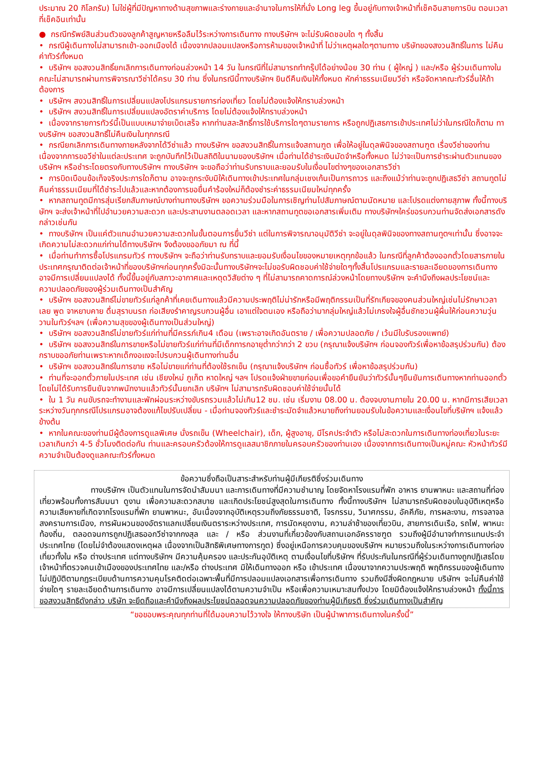ประมาณ 20 กิโลกรัม) ไม่ใช่ผู้ที่มีปัญหาทางด้านสุขภาพและร่างกายและอำนาจในการให้ที่นั่ง Long leg ขึ้นอยู่กับทางเจ้าหน้าที่เช็คอินสายการบิน ตอนเวลาที่เช็คอินเท่านั้น
● กรณีทรัพย์สินส่วนตัวของลูกค้าสูญหายหรือลืมไว้ระหว่างการเดินทาง ทางบริษัทฯ จะไม่รับผิดชอบใด ๆ ทั้งสิ้น
• กรณีผู้เดินทางไม่สามารถเข้า-ออกเมืองได้ เนื่องจากปลอมแปลงหรือการห้ามของเจ้าหน้าที่ ไม่ว่าเหตุผลใดๆตามทาง บริษัทของสงวนสิทธิ์ในการ ไม่คืนค่าทัวร์ทั้งหมด
• บริษัทฯ ขอสงวนสิทธิ์ยกเลิกการเดินทางก่อนล่วงหน้า 14 วัน ในกรณีที่ไม่สามารถทำกรุ๊ปได้อย่างน้อย 30 ท่าน ( ผู้ใหญ่ ) และ/หรือ ผู้ร่วมเดินทางในคณะไม่สามารถผ่านการพิจารณาวีซ่าได้ครบ 30 ท่าน ซึ่งในกรณีนี้ทางบริษัทฯ ยินดีคืนเงินให้ทั้งหมด หักค่าธรรมเนียมวีซ่า หรือจัดหาคณะทัวร์อื่นให้ถ้าต้องการ
• บริษัทฯ สงวนสิทธิ์ในการเปลี่ยนแปลงโปรแกรมรายการท่องเที่ยว โดยไม่ต้องแจ้งให้ทราบล่วงหน้า
• บริษัทฯ สงวนสิทธิ์ในการเปลี่ยนแปลงอัตราค่าบริการ โดยไม่ต้องแจ้งให้ทราบล่วงหน้า
• เนื่องจากรายการทัวร์นี้เป็นแบบเหมาจ่ายเบ็ดเสร็จ หากท่านสละสิทธิ์การใช้บริการใดๆตามรายการ หรือถูกปฏิเสธการเข้าประเทศไม่ว่าในกรณีใดก็ตาม ทางบริษัทฯ ขอสงวนสิทธิ์ไม่คืนเงินในทุกกรณี
• กรณียกเลิกการเดินทางภายหลังจากได้วีซ่าแล้ว ทางบริษัทฯ ขอสงวนสิทธิ์ในการแจ้งสถานฑูต เพื่อให้อยู่ในดุลพินิจของสถานฑูต เรื่องวีซ่าของท่าน เนื่องจากการขอวีซ่าในแต่ละประเทศ จะถูกบันทึกไว้เป็นสถิติในนามของบริษัทฯ เมื่อท่านได้ชำระเงินมัดจำหรือทั้งหมด ไม่ว่าจะเป็นการชำระผ่านตัวแทนของ บริษัทฯ หรือชำระโดยตรงกับทางบริษัทฯ ทางบริษัทฯ จะขอถือว่าท่านรับทราบและยอมรับในเงื่อนไขต่างๆของเอกสารวีซ่า
• การบิดเบือนข้อเท็จจริงประการใดก็ตาม อาจจะถูกระงับมิให้เดินทางเข้าประเทศในกลุ่มเชงเก้นเป็นการถาวร และถึงแม้ว่าท่านจะถูกปฏิเสธวีซ่า สถานทูตไม่คืนค่าธรรมเนียมที่ได้ชำระไปแล้วและหากต้องการขอยื่นคำร้องใหม่ก็ต้องชำระค่าธรรมเนียมใหม่ทุกครั้ง
• หากสถานทูตมีการสุ่มเรียกสัมภาษณ์บางท่านทางบริษัทฯ ขอความร่วมมือในการเชิญท่านไปสัมภาษณ์ตามนัดหมาย และโปรดแต่งกายสุภาพ ทั้งนี้ทางบริษัทฯ จะส่งเจ้าหน้าที่ไปอำนวยความสะดวก และประสานงานตลอดเวลา และหากสถานทูตขอเอกสารเพิ่มเติม ทางบริษัทฯใคร่ขอรบกวนท่านจัดส่งเอกสารดังกล่าวเช่นกัน
• ทางบริษัทฯ เป็นแค่ตัวแทนอำนวยความสะดวกในขั้นตอนการยื่นวีซ่า แต่ในการพิจารณาอนุมัติวีซ่า จะอยู่ในดุลพินิจของทางสถานทูตฯเท่านั้น ซึ่งอาจจะเกิดความไม่สะดวกแก่ท่านได้ทางบริษัทฯ จึงต้องขออภัยมา ณ ที่นี้
• เมื่อท่านทำการซื้อโปรแกรมทัวร์ ทางบริษัทฯ จะถือว่าท่านรับทราบและยอมรับเงื่อนไขของหมายเหตุทุกข้อแล้ว ในกรณีที่ลูกค้าต้องออกตั๋วโดยสารภายในประเทศกรุณาติดต่อเจ้าหน้าที่ของบริษัทฯก่อนทุกครั้งมิฉะนั้นทางบริษัทฯจะไม่ขอรับผิดชอบค่าใช้จ่ายใดๆทั้งสิ้นโปรแกรมและรายละเอียดของการเดินทางอาจมีการเปลี่ยนแปลงได้ ทั้งนี้ขึ้นอยู่กับสภาวะอากาศและเหตุดวิสัยต่าง ๆ ที่ไม่สามารถคาดการณ์ล่วงหน้าโดยทางบริษัทฯ จะคำนึงถึงผลประโยชน์และ ความปลอดภัยของผู้ร่วมเดินทางเป็นสำคัญ
• บริษัทฯ ขอสงวนสิทธ์ไม่ขายทัวร์แก่ลูกค้าที่เคยเดินทางแล้วมีความประพฤติไม่น่ารักหรือมีพฤติกรรมเป็นที่รักเกียจของคนส่วนใหญ่เช่นไม่รักษาเวลาเลย พูด จาหยาบคาย ดื่มสุราบนรถ ก่อเสียงรำคาญรบกวนผู้อื่น เอาแต่ใจตนเอง หรือถือว่ามากลุ่มใหญ่แล้วไม่เกรงใจผู้อื่นชักชวนผู้ผื่นให้ก่อนความวุ่นวานในทัวร์ฯลฯ (เพื่อความสุขของผู้เดินทางเป็นส่วนใหญ่)
• บริษัทฯ ขอสงวนสิทธ์ไม่ขายทัวร์แก่ท่านที่มีครรภ์เกิน4 เดือน (เพราะอาจเกิดอันตราย / เพื่อความปลอดภัย / เว้นมีใบรับรองแพทย์)
• บริษัทฯ ขอสงวนสิทธ์ในการขายหรือไม่ขายทัวร์แก่ท่านที่มีเด็กทารกอายุต่ำกว่ากว่า 2 ขวบ (กรุณาแจ้งบริษัทฯ ก่อนจองทัวร์เพื่อหาข้อสรุปร่วมกัน) ต้องกราบขออภัยท่านเพราะหากเด็กงอแงจะไปรบกวนผู้เดินทางท่านอื่น
• บริษัทฯ ขอสงวนสิทธ์ในการขาย หรือไม่ขายแก่ท่านที่ต้องใช้รถเข็น (กรุณาแจ้งบริษัทฯ ก่อนซื้อทัวร์ เพื่อหาข้อสรุปร่วมกัน)
• ท่านที่จะออกตั๋วภายในประเทศ เช่น เชียงใหม่ ภูเก็ต หาดใหญ่ ฯลฯ โปรดแจ้งฝ่ายขายก่อนเพื่อขอคำยืนยันว่าทัวร์นั้นๆยืนยันการเดินทางหากท่านออกตั๋วโดยไม่ได้รับการยืนยันจากพนักงานแล้วทัวร์นั้นยกเลิก บริษัทฯ ไม่สามารถรับผิดชอบค่าใช้จ่ายนั้นได้
• ใน 1 วัน คนขับรถจะทำงานและพักผ่อนระหว่างขับรถรวมแล้วไม่เกิน12 ชม. เช่น เริ่มงาน 08.00 น. ต้องจบงานภายใน 20.00 น. หากมีการเสียเวลาระหว่างวันทุกกรณีโปรแกรมอาจต้องแก้ไขปรับเปลี่ยน - เมื่อท่านจองทัวร์และชำระมัดจำแล้วหมายถึงท่านยอมรับในข้อความและเงื่อนไขที่บริษัทฯ แจ้งแล้วข้างต้น
• หากในคณะของท่านมีผู้ต้องการดูแลพิเศษ นั่งรถเข็น (Wheelchair), เด็ก, ผู้สูงอายุ, มีโรคประจำตัว หรือไม่สะดวกในการเดินทางท่องเที่ยวในระยะเวลาเกินกว่า 4-5 ชั่วโมงติดต่อกัน ท่านและครอบครัวต้องให้การดูแลสมาชิกภายในครอบครัวของท่านเอง เนื่องจากการเดินทางเป็นหมู่คณะ หัวหน้าทัวร์มีความจำเป็นต้องดูแลคณะทัวร์ทั้งหมด
ข้อความซึ่งถือเป็นสาระสำหรับท่านผู้มีเกียรติซึ่งร่วมเดินทาง
ทางบริษัทฯ เป็นตัวแทนในการจัดนำสัมมนา และการเดินทางที่มีความชำนาญ โดยจัดหาโรงแรมที่พัก อาหาร ยานพาหนะ และสถานที่ท่องเที่ยวพร้อมทั้งการสัมมนา ดูงาน เพื่อความสะดวกสบาย และเกิดประโยชน์สูงสุดในการเดินทาง ทั้งนี้ทางบริษัทฯ ไม่สามารถรับผิดชอบในอุบัติเหตุหรือความเสียหายที่เกิดจากโรงแรมที่พัก ยานพาหนะ, อันเนื่องจากอุบัติเหตุรวมถึงภัยธรรมชาติ, โจรกรรม, วินาศกรรม, อัคคีภัย, การผละงาน, การจลาจล สงครามการเมือง, การผันผวนของอัตราแลกเปลี่ยนเงินตราระหว่างประเทศ, การนัดหยุดงาน, ความล่าช้าของเที่ยวบิน, สายการเดินเรือ, รถไฟ, พาหนะท้องถิ่น, ตลอดจนการถูกปฏิเสธออกวีซ่าจากกงสุล และ / หรือ ส่วนงานที่เกี่ยวข้องกับสถานเอกอัครราชฑูต รวมถึงผู้มีอำนาจทำการแทนประจำประเทศไทย (โดยไม่จำต้องแสดงเหตุผล เนื่องจากเป็นสิทธิพิเศษทางการทูต) ซึ่งอยู่เหนือการควบคุมของบริษัทฯ หมายรวมถึงในระหว่างการเดินทางท่องเที่ยวทั้งใน หรือ ต่างประเทศ แต่ทางบริษัทฯ มีความคุ้มครอง และประกันอุบัติเหตุ ตามเงื่อนไขที่บริษัทฯ ที่รับประกันในกรณีที่ผู้ร่วมเดินทางถูกปฏิเสธโดยเจ้าหน้าที่ตรวจคนเข้าเมืองของประเทศไทย และ/หรือ ต่างประเทศ มิให้เดินทางออก หรือ เข้าประเทศ เนื่องมาจากความประพฤติ พฤติกรรมของผู้เดินทาง ไม่ปฏิบัติตามกฎระเบียบด้านการความคุมโรคติดต่อเฉพาะพื้นที่มีการปลอมแปลงเอกสารเพื่อการเดินทาง รวมถึงมีสิ่งผิดกฎหมาย บริษัทฯ จะไม่คืนค่าใช้จ่ายใดๆ รายละเอียดด้านการเดินทาง อาจมีการเปลี่ยนแปลงได้ตามความจำเป็น หรือเพื่อความเหมาะสมทั้งปวง โดยมิต้องแจ้งให้ทราบล่วงหน้า ทั้งนี้การขอสงวนสิทธิดังกล่าว บริษัท จะยึดถือและคำนึงถึงผลประโยชน์ตลอดจนความปลอดภัยของท่านผู้มีเกียรติ ซึ่งร่วมเดินทางเป็นสำคัญ
“ขอขอบพระคุณทุกท่านที่ได้มอบความไว้วางใจ ให้ทางบริษัท เป็นผู้นำพาการเดินทางในครั้งนี้”